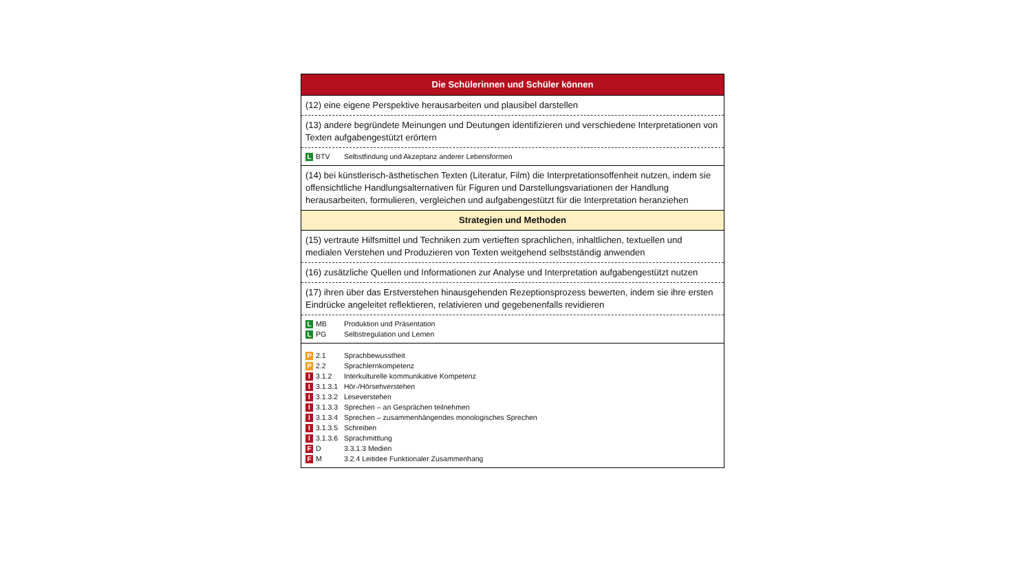| Die Schülerinnen und Schüler können |
| (12) eine eigene Perspektive herausarbeiten und plausibel darstellen |
| (13) andere begründete Meinungen und Deutungen identifizieren und verschiedene Interpretationen von Texten aufgabengestützt erörtern |
| L BTV Selbstfindung und Akzeptanz anderer Lebensformen |
| (14) bei künstlerisch-ästhetischen Texten (Literatur, Film) die Interpretationsoffenheit nutzen, indem sie offensichtliche Handlungsalternativen für Figuren und Darstellungsvariationen der Handlung herausarbeiten, formulieren, vergleichen und aufgabengestützt für die Interpretation heranziehen |
| Strategien und Methoden |
| (15) vertraute Hilfsmittel und Techniken zum vertieften sprachlichen, inhaltlichen, textuellen und medialen Verstehen und Produzieren von Texten weitgehend selbstständig anwenden |
| (16) zusätzliche Quellen und Informationen zur Analyse und Interpretation aufgabengestützt nutzen |
| (17) ihren über das Erstverstehen hinausgehenden Rezeptionsprozess bewerten, indem sie ihre ersten Eindrücke angeleitet reflektieren, relativieren und gegebenenfalls revidieren |
| L MB Produktion und Präsentation L PG Selbstregulation und Lernen |
| P 2.1 Sprachbewusstheit P 2.2 Sprachlernkompetenz I 3.1.2 Interkulturelle kommunikative Kompetenz I 3.1.3.1 Hör-/Hörsehverstehen I 3.1.3.2 Leseverstehen I 3.1.3.3 Sprechen – an Gesprächen teilnehmen I 3.1.3.4 Sprechen – zusammenhängendes monologisches Sprechen I 3.1.3.5 Schreiben I 3.1.3.6 Sprachmittlung F D 3.3.1.3 Medien F M 3.2.4 Leitidee Funktionaler Zusammenhang |